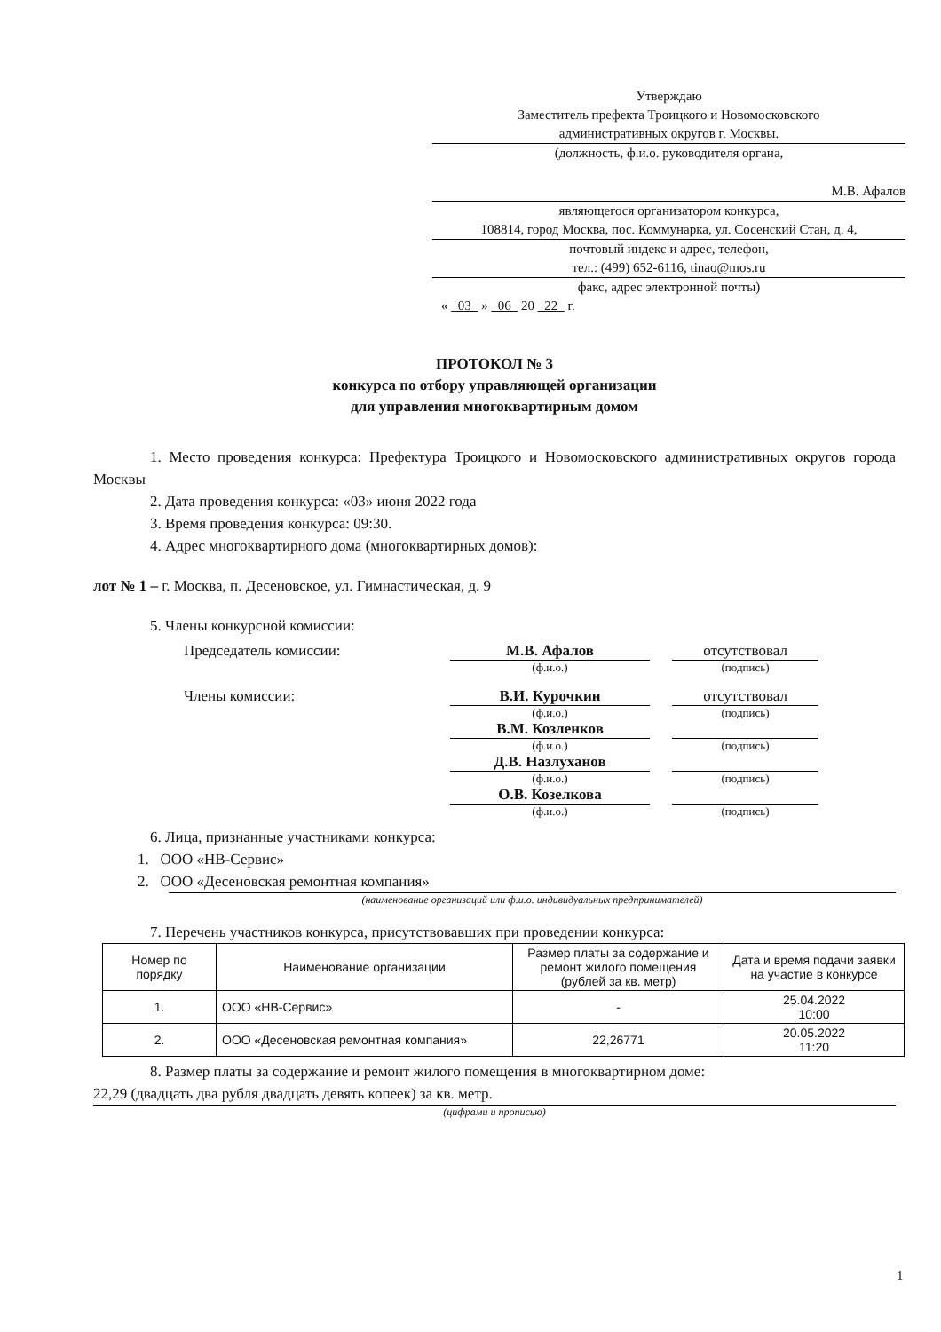Утверждаю
Заместитель префекта Троицкого и Новомосковского
административных округов г. Москвы.
(должность, ф.и.о. руководителя органа,
М.В. Афалов
являющегося организатором конкурса,
108814, город Москва, пос. Коммунарка, ул. Сосенский Стан, д. 4,
почтовый индекс и адрес, телефон,
тел.: (499) 652-6116, tinao@mos.ru
факс, адрес электронной почты)
« 03 » 06 20 22 г.
ПРОТОКОЛ № 3
конкурса по отбору управляющей организации
для управления многоквартирным домом
1. Место проведения конкурса: Префектура Троицкого и Новомосковского административных округов города Москвы
2. Дата проведения конкурса: «03» июня 2022 года
3. Время проведения конкурса: 09:30.
4. Адрес многоквартирного дома (многоквартирных домов):
лот № 1 – г. Москва, п. Десеновское, ул. Гимнастическая, д. 9
5. Члены конкурсной комиссии:
Председатель комиссии:
М.В. Афалов
отсутствовал
(ф.и.о.)
(подпись)
Члены комиссии:
В.И. Курочкин
отсутствовал
(ф.и.о.)
(подпись)
В.М. Козленков
(ф.и.о.)
(подпись)
Д.В. Назлуханов
(ф.и.о.)
(подпись)
О.В. Козелкова
(ф.и.о.)
(подпись)
6. Лица, признанные участниками конкурса:
1. ООО «НВ-Сервис»
2. ООО «Десеновская ремонтная компания»
(наименование организаций или ф.и.о. индивидуальных предпринимателей)
7. Перечень участников конкурса, присутствовавших при проведении конкурса:
| Номер по порядку | Наименование организации | Размер платы за содержание и ремонт жилого помещения (рублей за кв. метр) | Дата и время подачи заявки на участие в конкурсе |
| --- | --- | --- | --- |
| 1. | ООО «НВ-Сервис» | - | 25.04.2022 10:00 |
| 2. | ООО «Десеновская ремонтная компания» | 22,26771 | 20.05.2022 11:20 |
8. Размер платы за содержание и ремонт жилого помещения в многоквартирном доме:
22,29 (двадцать два рубля двадцать девять копеек) за кв. метр.
(цифрами и прописью)
1